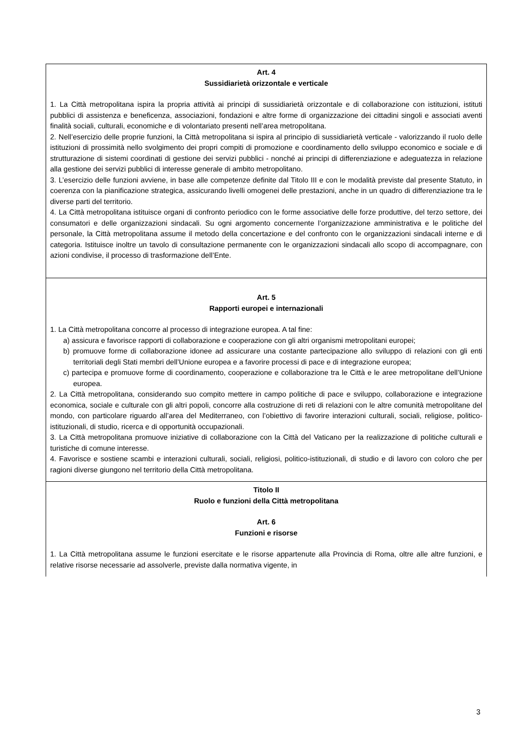| Art. 4 Sussidiarietà orizzontale e verticale 1. La Città metropolitana ispira la propria attività ai principi di sussidiarietà orizzontale e di collaborazione con istituzioni, istituti pubblici di assistenza e beneficenza, associazioni, fondazioni e altre forme di organizzazione dei cittadini singoli e associati aventi finalità sociali, culturali, economiche e di volontariato presenti nell’area metropolitana. 2. Nell’esercizio delle proprie funzioni, la Città metropolitana si ispira al principio di sussidiarietà verticale - valorizzando il ruolo delle istituzioni di prossimità nello svolgimento dei propri compiti di promozione e coordinamento dello sviluppo economico e sociale e di strutturazione di sistemi coordinati di gestione dei servizi pubblici - nonché ai principi di differenziazione e adeguatezza in relazione alla gestione dei servizi pubblici di interesse generale di ambito metropolitano. 3. L’esercizio delle funzioni avviene, in base alle competenze definite dal Titolo III e con le modalità previste dal presente Statuto, in coerenza con la pianificazione strategica, assicurando livelli omogenei delle prestazioni, anche in un quadro di differenziazione tra le diverse parti del territorio. 4. La Città metropolitana istituisce organi di confronto periodico con le forme associative delle forze produttive, del terzo settore, dei consumatori e delle organizzazioni sindacali. Su ogni argomento concernente l’organizzazione amministrativa e le politiche del personale, la Città metropolitana assume il metodo della concertazione e del confronto con le organizzazioni sindacali interne e di categoria. Istituisce inoltre un tavolo di consultazione permanente con le organizzazioni sindacali allo scopo di accompagnare, con azioni condivise, il processo di trasformazione dell’Ente. |
| Art. 5 Rapporti europei e internazionali 1. La Città metropolitana concorre al processo di integrazione europea. A tal fine: a) assicura e favorisce rapporti di collaborazione e cooperazione con gli altri organismi metropolitani europei; b) promuove forme di collaborazione idonee ad assicurare una costante partecipazione allo sviluppo di relazioni con gli enti territoriali degli Stati membri dell’Unione europea e a favorire processi di pace e di integrazione europea; c) partecipa e promuove forme di coordinamento, cooperazione e collaborazione tra le Città e le aree metropolitane dell’Unione europea. 2. La Città metropolitana, considerando suo compito mettere in campo politiche di pace e sviluppo, collaborazione e integrazione economica, sociale e culturale con gli altri popoli, concorre alla costruzione di reti di relazioni con le altre comunità metropolitane del mondo, con particolare riguardo all’area del Mediterraneo, con l’obiettivo di favorire interazioni culturali, sociali, religiose, politico-istituzionali, di studio, ricerca e di opportunità occupazionali. 3. La Città metropolitana promuove iniziative di collaborazione con la Città del Vaticano per la realizzazione di politiche culturali e turistiche di comune interesse. 4. Favorisce e sostiene scambi e interazioni culturali, sociali, religiosi, politico-istituzionali, di studio e di lavoro con coloro che per ragioni diverse giungono nel territorio della Città metropolitana. |
| Titolo II Ruolo e funzioni della Città metropolitana Art. 6 Funzioni e risorse 1. La Città metropolitana assume le funzioni esercitate e le risorse appartenute alla Provincia di Roma, oltre alle altre funzioni, e relative risorse necessarie ad assolverle, previste dalla normativa vigente, in |
3